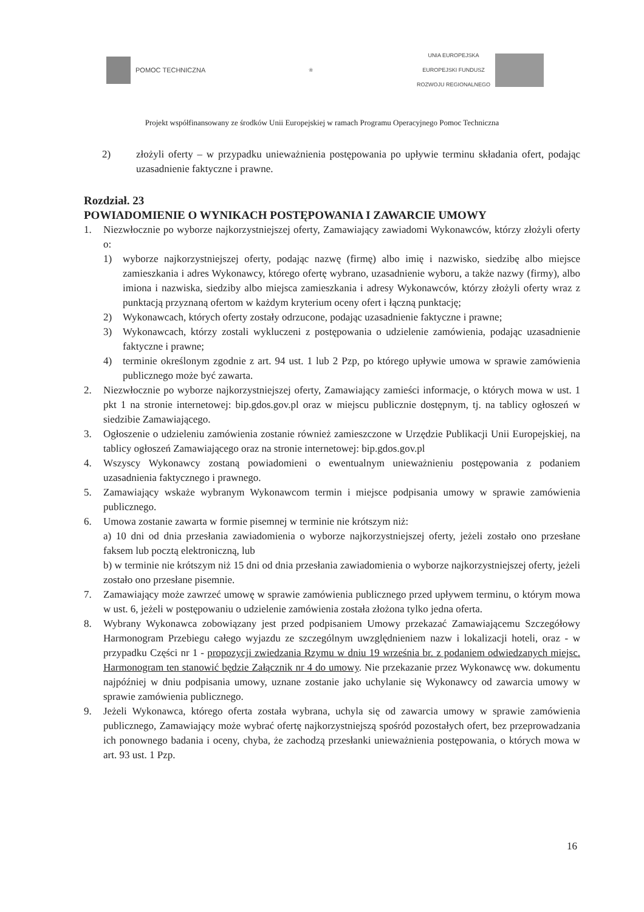POMOC TECHNICZNA
❀
UNIA EUROPEJSKA
EUROPEJSKI FUNDUSZ
ROZWOJU REGIONALNEGO
Projekt współfinansowany ze środków Unii Europejskiej w ramach Programu Operacyjnego Pomoc Techniczna
2) złożyli oferty – w przypadku unieważnienia postępowania po upływie terminu składania ofert, podając uzasadnienie faktyczne i prawne.
Rozdział. 23
POWIADOMIENIE O WYNIKACH POSTĘPOWANIA I ZAWARCIE UMOWY
1. Niezwłocznie po wyborze najkorzystniejszej oferty, Zamawiający zawiadomi Wykonawców, którzy złożyli oferty o:
1) wyborze najkorzystniejszej oferty, podając nazwę (firmę) albo imię i nazwisko, siedzibę albo miejsce zamieszkania i adres Wykonawcy, którego ofertę wybrano, uzasadnienie wyboru, a także nazwy (firmy), albo imiona i nazwiska, siedziby albo miejsca zamieszkania i adresy Wykonawców, którzy złożyli oferty wraz z punktacją przyznaną ofertom w każdym kryterium oceny ofert i łączną punktację;
2) Wykonawcach, których oferty zostały odrzucone, podając uzasadnienie faktyczne i prawne;
3) Wykonawcach, którzy zostali wykluczeni z postępowania o udzielenie zamówienia, podając uzasadnienie faktyczne i prawne;
4) terminie określonym zgodnie z art. 94 ust. 1 lub 2 Pzp, po którego upływie umowa w sprawie zamówienia publicznego może być zawarta.
2. Niezwłocznie po wyborze najkorzystniejszej oferty, Zamawiający zamieści informacje, o których mowa w ust. 1 pkt 1 na stronie internetowej: bip.gdos.gov.pl oraz w miejscu publicznie dostępnym, tj. na tablicy ogłoszeń w siedzibie Zamawiającego.
3. Ogłoszenie o udzieleniu zamówienia zostanie również zamieszczone w Urzędzie Publikacji Unii Europejskiej, na tablicy ogłoszeń Zamawiającego oraz na stronie internetowej: bip.gdos.gov.pl
4. Wszyscy Wykonawcy zostaną powiadomieni o ewentualnym unieważnieniu postępowania z podaniem uzasadnienia faktycznego i prawnego.
5. Zamawiający wskaże wybranym Wykonawcom termin i miejsce podpisania umowy w sprawie zamówienia publicznego.
6. Umowa zostanie zawarta w formie pisemnej w terminie nie krótszym niż:
a) 10 dni od dnia przesłania zawiadomienia o wyborze najkorzystniejszej oferty, jeżeli zostało ono przesłane faksem lub pocztą elektroniczną, lub
b) w terminie nie krótszym niż 15 dni od dnia przesłania zawiadomienia o wyborze najkorzystniejszej oferty, jeżeli zostało ono przesłane pisemnie.
7. Zamawiający może zawrzeć umowę w sprawie zamówienia publicznego przed upływem terminu, o którym mowa w ust. 6, jeżeli w postępowaniu o udzielenie zamówienia została złożona tylko jedna oferta.
8. Wybrany Wykonawca zobowiązany jest przed podpisaniem Umowy przekazać Zamawiającemu Szczegółowy Harmonogram Przebiegu całego wyjazdu ze szczególnym uwzględnieniem nazw i lokalizacji hoteli, oraz - w przypadku Części nr 1 - propozycji zwiedzania Rzymu w dniu 19 września br. z podaniem odwiedzanych miejsc. Harmonogram ten stanowić będzie Załącznik nr 4 do umowy. Nie przekazanie przez Wykonawcę ww. dokumentu najpóźniej w dniu podpisania umowy, uznane zostanie jako uchylanie się Wykonawcy od zawarcia umowy w sprawie zamówienia publicznego.
9. Jeżeli Wykonawca, którego oferta została wybrana, uchyla się od zawarcia umowy w sprawie zamówienia publicznego, Zamawiający może wybrać ofertę najkorzystniejszą spośród pozostałych ofert, bez przeprowadzania ich ponownego badania i oceny, chyba, że zachodzą przesłanki unieważnienia postępowania, o których mowa w art. 93 ust. 1 Pzp.
16